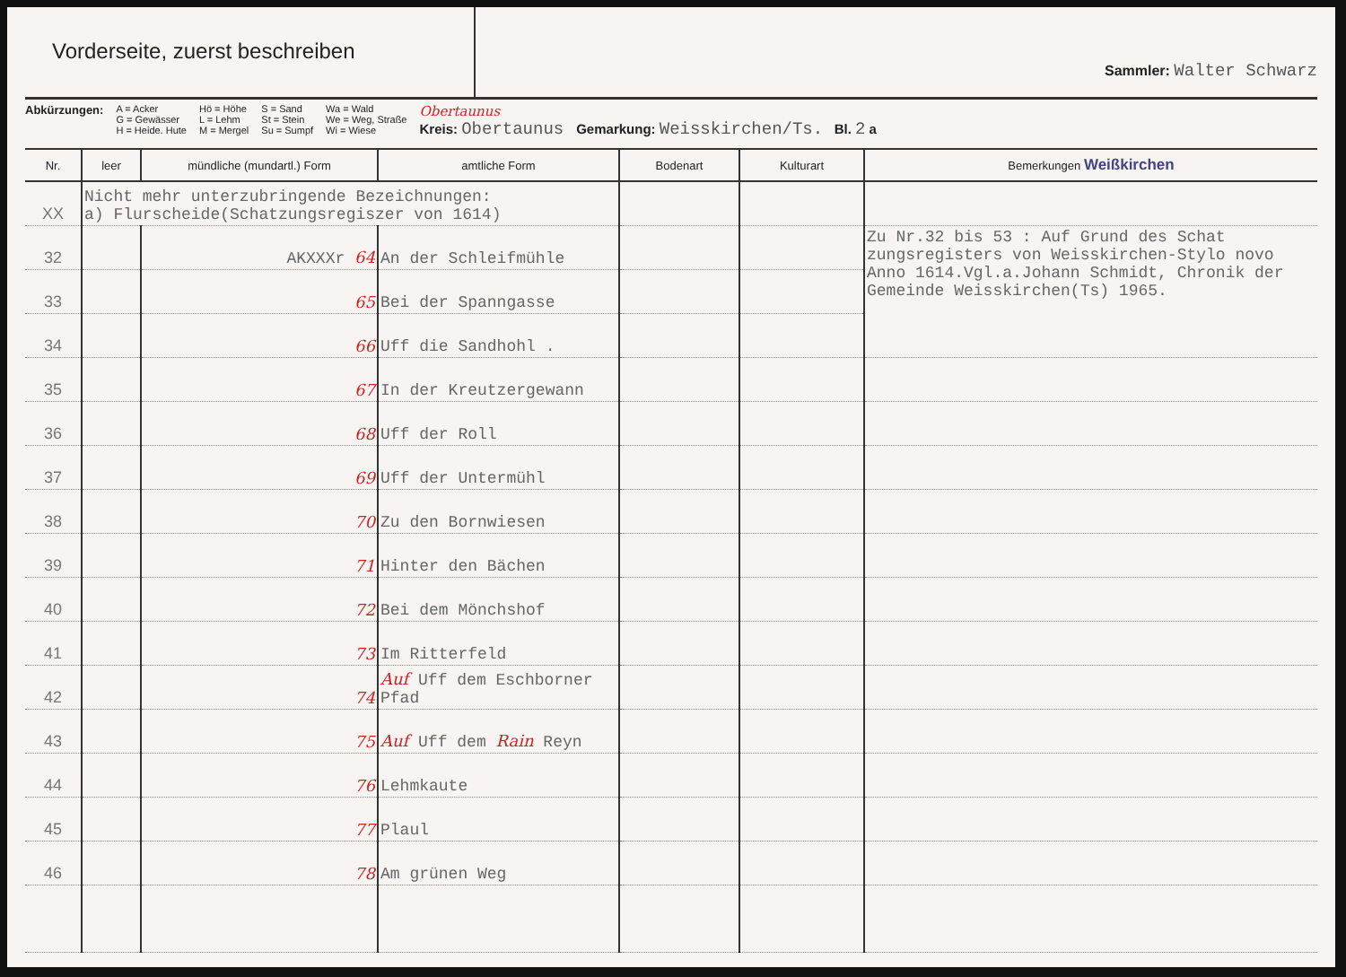Vorderseite, zuerst beschreiben
Sammler: Walter Schwarz
Abkürzungen:
A = Acker
G = Gewässer
H = Heide. Hute
Hö = Höhe
L = Lehm
M = Mergel
S = Sand
St = Stein
Su = Sumpf
Wa = Wald
We = Weg, Straße
Wi = Wiese
Obertaunus
Kreis: Obertaunus
Gemarkung: Weisskirchen/Ts. Bl. 2 a
| Nr. | leer | mündliche (mundartl.) Form | amtliche Form | Bodenart | Kulturart | Bemerkungen Weißkirchen |
| --- | --- | --- | --- | --- | --- | --- |
| XX | Nicht mehr unterzubringende Bezeichnungen: a) Flurscheide(Schatzungsregiszer von 1614) | | | | | |
| 32 | | AKXXXr 64 | An der Schleifmühle | | | Zu Nr.32 bis 53 : Auf Grund des Schat zungsregisters von Weisskirchen-Stylo novo Anno 1614.Vgl.a.Johann Schmidt, Chronik der Gemeinde Weisskirchen(Ts) 1965. |
| 33 | | 65 | Bei der Spanngasse | | | |
| 34 | | 66 | Uff die Sandhohl . | | | |
| 35 | | 67 | In der Kreutzergewann | | | |
| 36 | | 68 | Uff der Roll | | | |
| 37 | | 69 | Uff der Untermühl | | | |
| 38 | | 70 | Zu den Bornwiesen | | | |
| 39 | | 71 | Hinter den Bächen | | | |
| 40 | | 72 | Bei dem Mönchshof | | | |
| 41 | | 73 | Im Ritterfeld | | | |
| 42 | | 74 | Auf Uff dem Eschborner Pfad | | | |
| 43 | | 75 | Auf Uff dem Rain Reyn | | | |
| 44 | | 76 | Lehmkaute | | | |
| 45 | | 77 | Plaul | | | |
| 46 | | 78 | Am grünen Weg | | | |